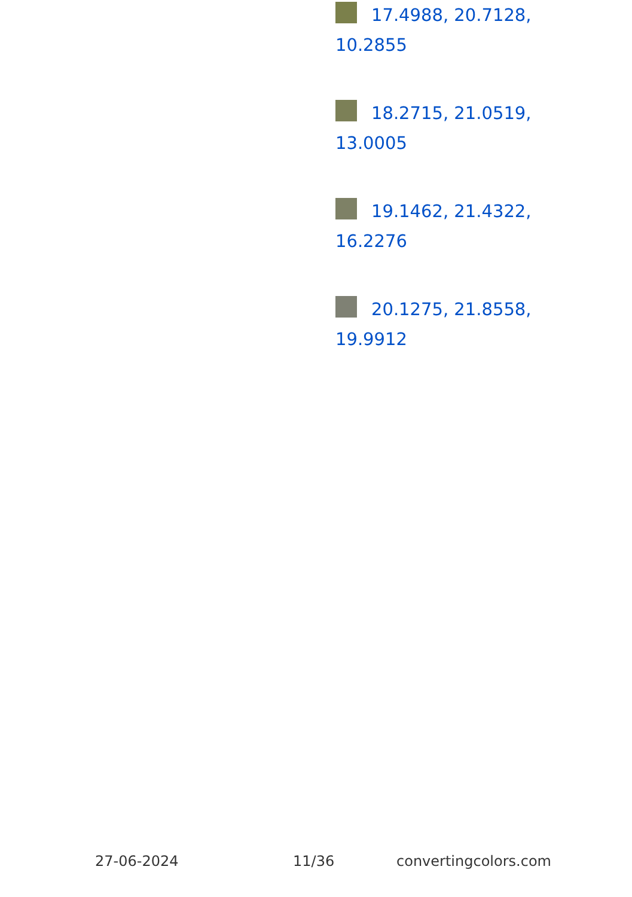17.4988, 20.7128, 10.2855
18.2715, 21.0519, 13.0005
19.1462, 21.4322, 16.2276
20.1275, 21.8558, 19.9912
27-06-2024 11/36 convertingcolors.com